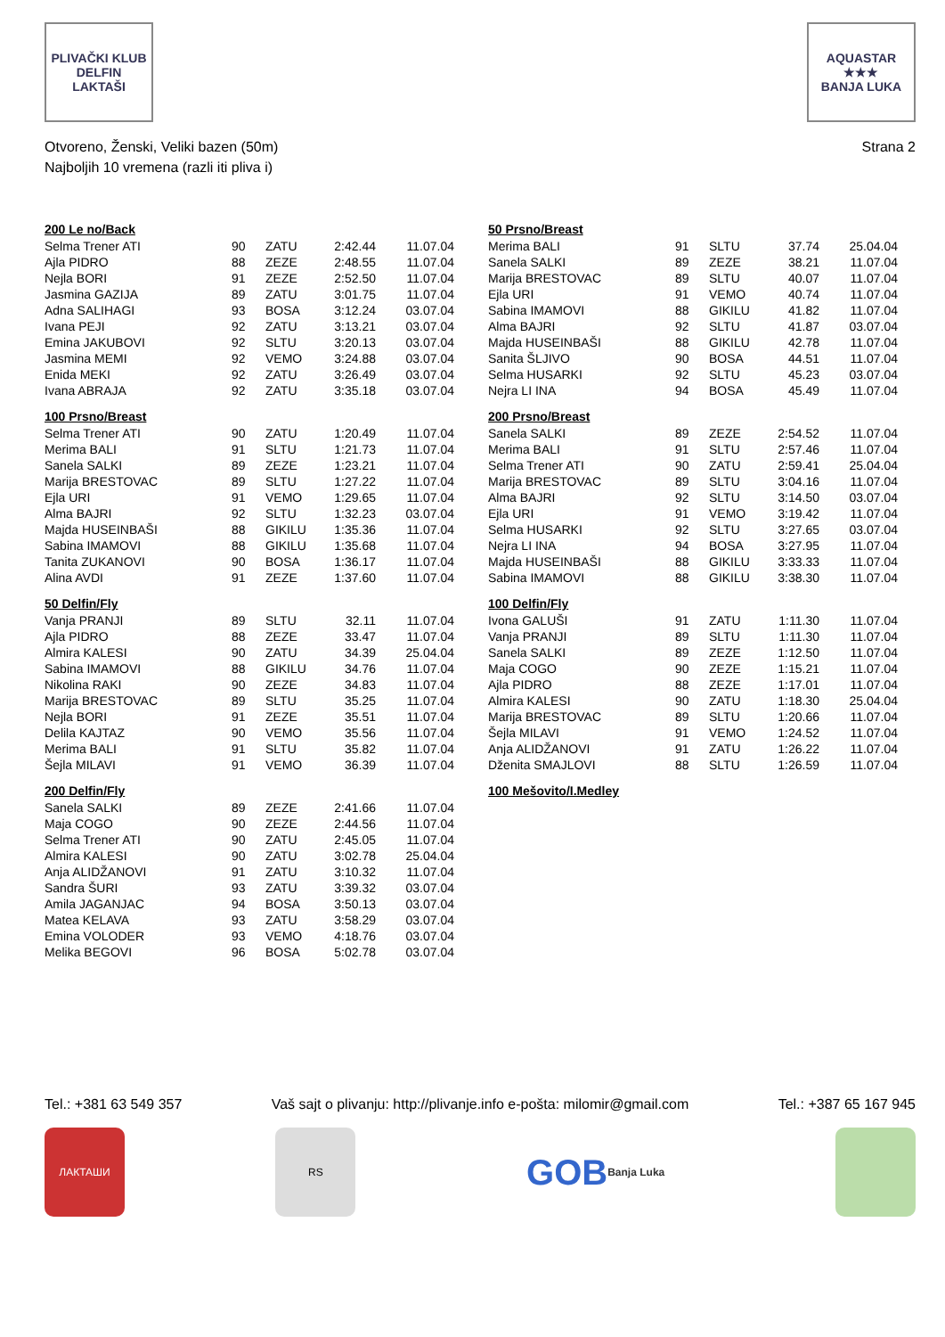PLIVAČKI KLUB
DELFIN
LAKTAŠI
AQUASTAR
★★★
BANJA LUKA
Otvoreno, Ženski, Veliki bazen (50m)
Najboljih 10 vremena (razli iti pliva i)
Strana 2
200 Le no/Back
| Selma Trener ATI | 90 | ZATU | 2:42.44 | 11.07.04 |
| Ajla PIDRO | 88 | ZEZE | 2:48.55 | 11.07.04 |
| Nejla BORI | 91 | ZEZE | 2:52.50 | 11.07.04 |
| Jasmina GAZIJA | 89 | ZATU | 3:01.75 | 11.07.04 |
| Adna SALIHAGI | 93 | BOSA | 3:12.24 | 03.07.04 |
| Ivana PEJI | 92 | ZATU | 3:13.21 | 03.07.04 |
| Emina JAKUBOVI | 92 | SLTU | 3:20.13 | 03.07.04 |
| Jasmina MEMI | 92 | VEMO | 3:24.88 | 03.07.04 |
| Enida MEKI | 92 | ZATU | 3:26.49 | 03.07.04 |
| Ivana ABRAJA | 92 | ZATU | 3:35.18 | 03.07.04 |
100 Prsno/Breast
| Selma Trener ATI | 90 | ZATU | 1:20.49 | 11.07.04 |
| Merima BALI | 91 | SLTU | 1:21.73 | 11.07.04 |
| Sanela SALKI | 89 | ZEZE | 1:23.21 | 11.07.04 |
| Marija BRESTOVAC | 89 | SLTU | 1:27.22 | 11.07.04 |
| Ejla URI | 91 | VEMO | 1:29.65 | 11.07.04 |
| Alma BAJRI | 92 | SLTU | 1:32.23 | 03.07.04 |
| Majda HUSEINBAŠI | 88 | GIKILU | 1:35.36 | 11.07.04 |
| Sabina IMAMOVI | 88 | GIKILU | 1:35.68 | 11.07.04 |
| Tanita ZUKANOVI | 90 | BOSA | 1:36.17 | 11.07.04 |
| Alina AVDI | 91 | ZEZE | 1:37.60 | 11.07.04 |
50 Delfin/Fly
| Vanja PRANJI | 89 | SLTU | 32.11 | 11.07.04 |
| Ajla PIDRO | 88 | ZEZE | 33.47 | 11.07.04 |
| Almira KALESI | 90 | ZATU | 34.39 | 25.04.04 |
| Sabina IMAMOVI | 88 | GIKILU | 34.76 | 11.07.04 |
| Nikolina RAKI | 90 | ZEZE | 34.83 | 11.07.04 |
| Marija BRESTOVAC | 89 | SLTU | 35.25 | 11.07.04 |
| Nejla BORI | 91 | ZEZE | 35.51 | 11.07.04 |
| Delila KAJTAZ | 90 | VEMO | 35.56 | 11.07.04 |
| Merima BALI | 91 | SLTU | 35.82 | 11.07.04 |
| Šejla MILAVI | 91 | VEMO | 36.39 | 11.07.04 |
200 Delfin/Fly
| Sanela SALKI | 89 | ZEZE | 2:41.66 | 11.07.04 |
| Maja COGO | 90 | ZEZE | 2:44.56 | 11.07.04 |
| Selma Trener ATI | 90 | ZATU | 2:45.05 | 11.07.04 |
| Almira KALESI | 90 | ZATU | 3:02.78 | 25.04.04 |
| Anja ALIDŽANOVI | 91 | ZATU | 3:10.32 | 11.07.04 |
| Sandra ŠURI | 93 | ZATU | 3:39.32 | 03.07.04 |
| Amila JAGANJAC | 94 | BOSA | 3:50.13 | 03.07.04 |
| Matea KELAVA | 93 | ZATU | 3:58.29 | 03.07.04 |
| Emina VOLODER | 93 | VEMO | 4:18.76 | 03.07.04 |
| Melika BEGOVI | 96 | BOSA | 5:02.78 | 03.07.04 |
50 Prsno/Breast
| Merima BALI | 91 | SLTU | 37.74 | 25.04.04 |
| Sanela SALKI | 89 | ZEZE | 38.21 | 11.07.04 |
| Marija BRESTOVAC | 89 | SLTU | 40.07 | 11.07.04 |
| Ejla URI | 91 | VEMO | 40.74 | 11.07.04 |
| Sabina IMAMOVI | 88 | GIKILU | 41.82 | 11.07.04 |
| Alma BAJRI | 92 | SLTU | 41.87 | 03.07.04 |
| Majda HUSEINBAŠI | 88 | GIKILU | 42.78 | 11.07.04 |
| Sanita ŠLJIVO | 90 | BOSA | 44.51 | 11.07.04 |
| Selma HUSARKI | 92 | SLTU | 45.23 | 03.07.04 |
| Nejra LI INA | 94 | BOSA | 45.49 | 11.07.04 |
200 Prsno/Breast
| Sanela SALKI | 89 | ZEZE | 2:54.52 | 11.07.04 |
| Merima BALI | 91 | SLTU | 2:57.46 | 11.07.04 |
| Selma Trener ATI | 90 | ZATU | 2:59.41 | 25.04.04 |
| Marija BRESTOVAC | 89 | SLTU | 3:04.16 | 11.07.04 |
| Alma BAJRI | 92 | SLTU | 3:14.50 | 03.07.04 |
| Ejla URI | 91 | VEMO | 3:19.42 | 11.07.04 |
| Selma HUSARKI | 92 | SLTU | 3:27.65 | 03.07.04 |
| Nejra LI INA | 94 | BOSA | 3:27.95 | 11.07.04 |
| Majda HUSEINBAŠI | 88 | GIKILU | 3:33.33 | 11.07.04 |
| Sabina IMAMOVI | 88 | GIKILU | 3:38.30 | 11.07.04 |
100 Delfin/Fly
| Ivona GALUŠI | 91 | ZATU | 1:11.30 | 11.07.04 |
| Vanja PRANJI | 89 | SLTU | 1:11.30 | 11.07.04 |
| Sanela SALKI | 89 | ZEZE | 1:12.50 | 11.07.04 |
| Maja COGO | 90 | ZEZE | 1:15.21 | 11.07.04 |
| Ajla PIDRO | 88 | ZEZE | 1:17.01 | 11.07.04 |
| Almira KALESI | 90 | ZATU | 1:18.30 | 25.04.04 |
| Marija BRESTOVAC | 89 | SLTU | 1:20.66 | 11.07.04 |
| Šejla MILAVI | 91 | VEMO | 1:24.52 | 11.07.04 |
| Anja ALIDŽANOVI | 91 | ZATU | 1:26.22 | 11.07.04 |
| Dženita SMAJLOVI | 88 | SLTU | 1:26.59 | 11.07.04 |
100 Mešovito/I.Medley
Tel.: +381 63 549 357 Vaš sajt o plivanju: http://plivanje.info e-pošta: milomir@gmail.com Tel.: +387 65 167 945
ЛАКТАШИ RS
GOB
Banja Luka